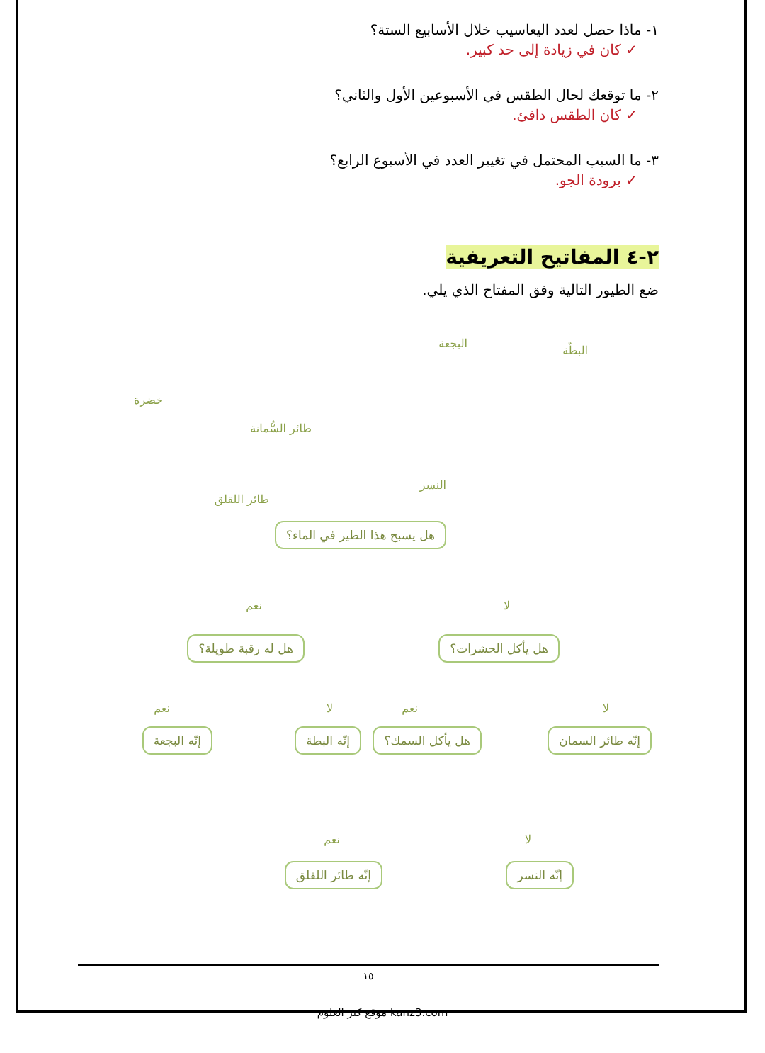١- ماذا حصل لعدد اليعاسيب خلال الأسابيع الستة؟
✓ كان في زيادة إلى حد كبير.
٢- ما توقعك لحال الطقس في الأسبوعين الأول والثاني؟
✓ كان الطقس دافئ.
٣- ما السبب المحتمل في تغيير العدد في الأسبوع الرابع؟
✓ برودة الجو.
٢-٤ المفاتيح التعريفية
ضع الطيور التالية وفق المفتاح الذي يلي.
البطّة
البجعة
خضرة
طائر السُّمانة
النسر
طائر اللقلق
هل يسبح هذا الطير في الماء؟
نعم لا
هل له رقبة طويلة؟ هل يأكل الحشرات؟
نعم لا نعم لا
إنّه البجعة إنّه البطة هل يأكل السمك؟ إنّه طائر السمان
نعم لا
إنّه طائر اللقلق إنّه النسر
١٥
موقع كنز العلوم kanz3.com